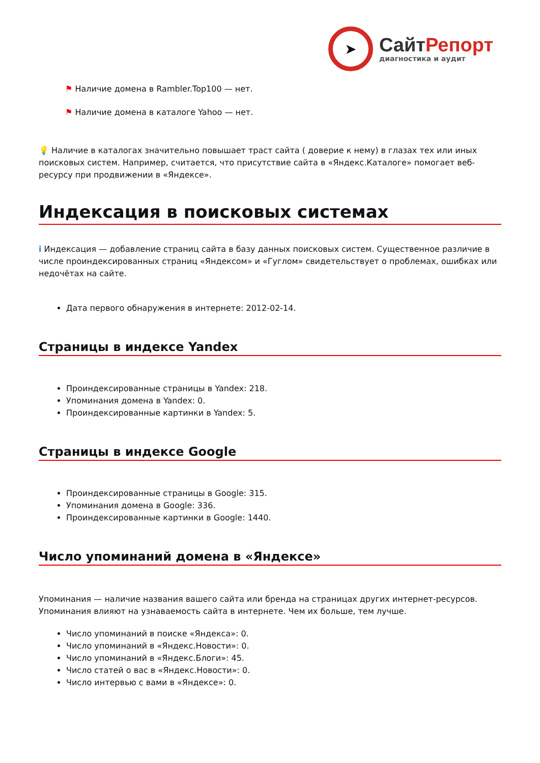➤
Сайт Репорт
диагностика и аудит
⚑ Наличие домена в Rambler.Top100 — нет.
⚑ Наличие домена в каталоге Yahoo — нет.
💡 Наличие в каталогах значительно повышает траст сайта ( доверие к нему) в глазах тех или иных поисковых систем. Например, считается, что присутствие сайта в «Яндекс.Каталоге» помогает веб-ресурсу при продвижении в «Яндексе».
Индексация в поисковых системах
i Индексация — добавление страниц сайта в базу данных поисковых систем. Существенное различие в числе проиндексированных страниц «Яндексом» и «Гуглом» свидетельствует о проблемах, ошибках или недочётах на сайте.
Дата первого обнаружения в интернете: 2012-02-14.
Страницы в индексе Yandex
Проиндексированные страницы в Yandex: 218.
Упоминания домена в Yandex: 0.
Проиндексированные картинки в Yandex: 5.
Страницы в индексе Google
Проиндексированные страницы в Google: 315.
Упоминания домена в Google: 336.
Проиндексированные картинки в Google: 1440.
Число упоминаний домена в «Яндексе»
Упоминания — наличие названия вашего сайта или бренда на страницах других интернет-ресурсов. Упоминания влияют на узнаваемость сайта в интернете. Чем их больше, тем лучше.
Число упоминаний в поиске «Яндекса»: 0.
Число упоминаний в «Яндекс.Новости»: 0.
Число упоминаний в «Яндекс.Блоги»: 45.
Число статей о вас в «Яндекс.Новости»: 0.
Число интервью с вами в «Яндексе»: 0.